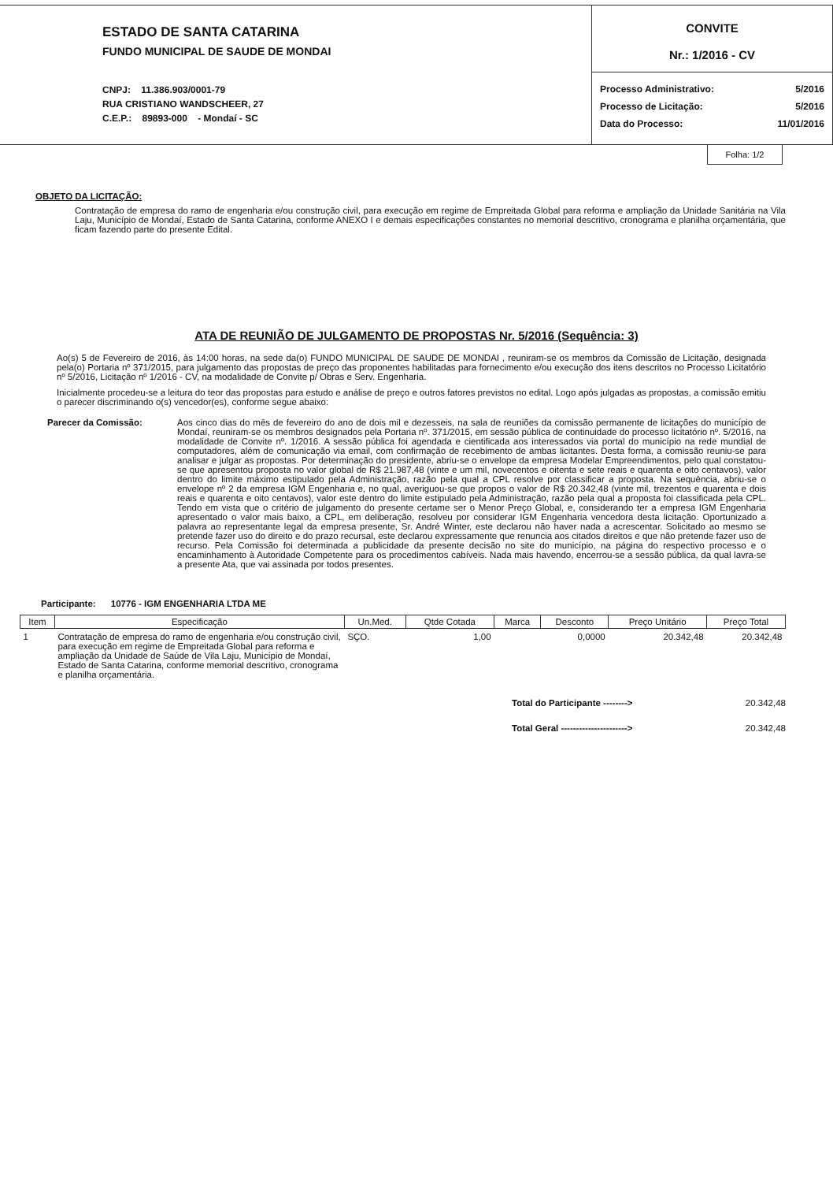ESTADO DE SANTA CATARINA
FUNDO MUNICIPAL DE SAUDE DE MONDAI
CNPJ: 11.386.903/0001-79
RUA CRISTIANO WANDSCHEER, 27
C.E.P.: 89893-000 - Mondaí - SC
CONVITE
Nr.: 1/2016 - CV
Processo Administrativo: 5/2016
Processo de Licitação: 5/2016
Data do Processo: 11/01/2016
Folha: 1/2
OBJETO DA LICITAÇÃO:
Contratação de empresa do ramo de engenharia e/ou construção civil, para execução em regime de Empreitada Global para reforma e ampliação da Unidade Sanitária na Vila Laju, Município de Mondaí, Estado de Santa Catarina, conforme ANEXO I e demais especificações constantes no memorial descritivo, cronograma e planilha orçamentária, que ficam fazendo parte do presente Edital.
ATA DE REUNIÃO DE JULGAMENTO DE PROPOSTAS Nr. 5/2016 (Sequência: 3)
Ao(s) 5 de Fevereiro de 2016, às 14:00 horas, na sede da(o) FUNDO MUNICIPAL DE SAUDE DE MONDAI , reuniram-se os membros da Comissão de Licitação, designada pela(o) Portaria nº 371/2015, para julgamento das propostas de preço das proponentes habilitadas para fornecimento e/ou execução dos itens descritos no Processo Licitatório nº 5/2016, Licitação nº 1/2016 - CV, na modalidade de Convite p/ Obras e Serv. Engenharia.
Inicialmente procedeu-se a leitura do teor das propostas para estudo e análise de preço e outros fatores previstos no edital. Logo após julgadas as propostas, a comissão emitiu o parecer discriminando o(s) vencedor(es), conforme segue abaixo:
Parecer da Comissão: Aos cinco dias do mês de fevereiro do ano de dois mil e dezesseis, na sala de reuniões da comissão permanente de licitações do município de Mondaí, reuniram-se os membros designados pela Portaria nº. 371/2015, em sessão pública de continuidade do processo licitatório nº. 5/2016, na modalidade de Convite nº. 1/2016. A sessão pública foi agendada e cientificada aos interessados via portal do município na rede mundial de computadores, além de comunicação via email, com confirmação de recebimento de ambas licitantes. Desta forma, a comissão reuniu-se para analisar e julgar as propostas. Por determinação do presidente, abriu-se o envelope da empresa Modelar Empreendimentos, pelo qual constatou-se que apresentou proposta no valor global de R$ 21.987,48 (vinte e um mil, novecentos e oitenta e sete reais e quarenta e oito centavos), valor dentro do limite máximo estipulado pela Administração, razão pela qual a CPL resolve por classificar a proposta. Na sequência, abriu-se o envelope nº 2 da empresa IGM Engenharia e, no qual, averiguou-se que propos o valor de R$ 20.342,48 (vinte mil, trezentos e quarenta e dois reais e quarenta e oito centavos), valor este dentro do limite estipulado pela Administração, razão pela qual a proposta foi classificada pela CPL. Tendo em vista que o critério de julgamento do presente certame ser o Menor Preço Global, e, considerando ter a empresa IGM Engenharia apresentado o valor mais baixo, a CPL, em deliberação, resolveu por considerar IGM Engenharia vencedora desta licitação. Oportunizado a palavra ao representante legal da empresa presente, Sr. André Winter, este declarou não haver nada a acrescentar. Solicitado ao mesmo se pretende fazer uso do direito e do prazo recursal, este declarou expressamente que renuncia aos citados direitos e que não pretende fazer uso de recurso. Pela Comissão foi determinada a publicidade da presente decisão no site do município, na página do respectivo processo e o encaminhamento à Autoridade Competente para os procedimentos cabíveis. Nada mais havendo, encerrou-se a sessão pública, da qual lavra-se a presente Ata, que vai assinada por todos presentes.
Participante: 10776 - IGM ENGENHARIA LTDA ME
| Item | Especificação | Un.Med. | Qtde Cotada | Marca | Desconto | Preço Unitário | Preço Total |
| --- | --- | --- | --- | --- | --- | --- | --- |
| 1 | Contratação de empresa do ramo de engenharia e/ou construção civil, para execução em regime de Empreitada Global para reforma e ampliação da Unidade de Saúde de Vila Laju, Município de Mondaí, Estado de Santa Catarina, conforme memorial descritivo, cronograma e planilha orçamentária. | SÇO. | 1,00 | | 0,0000 | 20.342,48 | 20.342,48 |
Total do Participante --------> 20.342,48
Total Geral ----------------------> 20.342,48